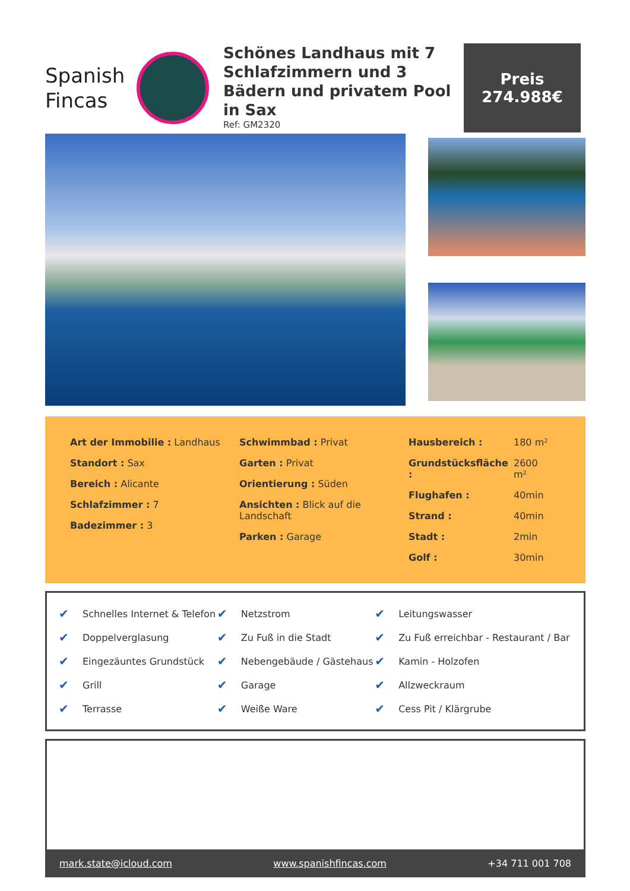Spanish
Fincas
Schönes Landhaus mit 7 Schlafzimmern und 3 Bädern und privatem Pool in Sax
Ref: GM2320
Preis
274.988€
| Art der Immobilie : Landhaus |
| Standort : Sax |
| Bereich : Alicante |
| Schlafzimmer : 7 |
| Badezimmer : 3 |
| Schwimmbad : Privat |
| Garten : Privat |
| Orientierung : Süden |
| Ansichten : Blick auf die Landschaft |
| Parken : Garage |
| Hausbereich : | 180 m² |
| Grundstücksfläche : | 2600 m² |
| Flughafen : | 40min |
| Strand : | 40min |
| Stadt : | 2min |
| Golf : | 30min |
| ✔ | Schnelles Internet & Telefon | ✔ | Netzstrom | ✔ | Leitungswasser |
| ✔ | Doppelverglasung | ✔ | Zu Fuß in die Stadt | ✔ | Zu Fuß erreichbar - Restaurant / Bar |
| ✔ | Eingezäuntes Grundstück | ✔ | Nebengebäude / Gästehaus | ✔ | Kamin - Holzofen |
| ✔ | Grill | ✔ | Garage | ✔ | Allzweckraum |
| ✔ | Terrasse | ✔ | Weiße Ware | ✔ | Cess Pit / Klärgrube |
mark.state@icloud.com www.spanishfincas.com +34 711 001 708